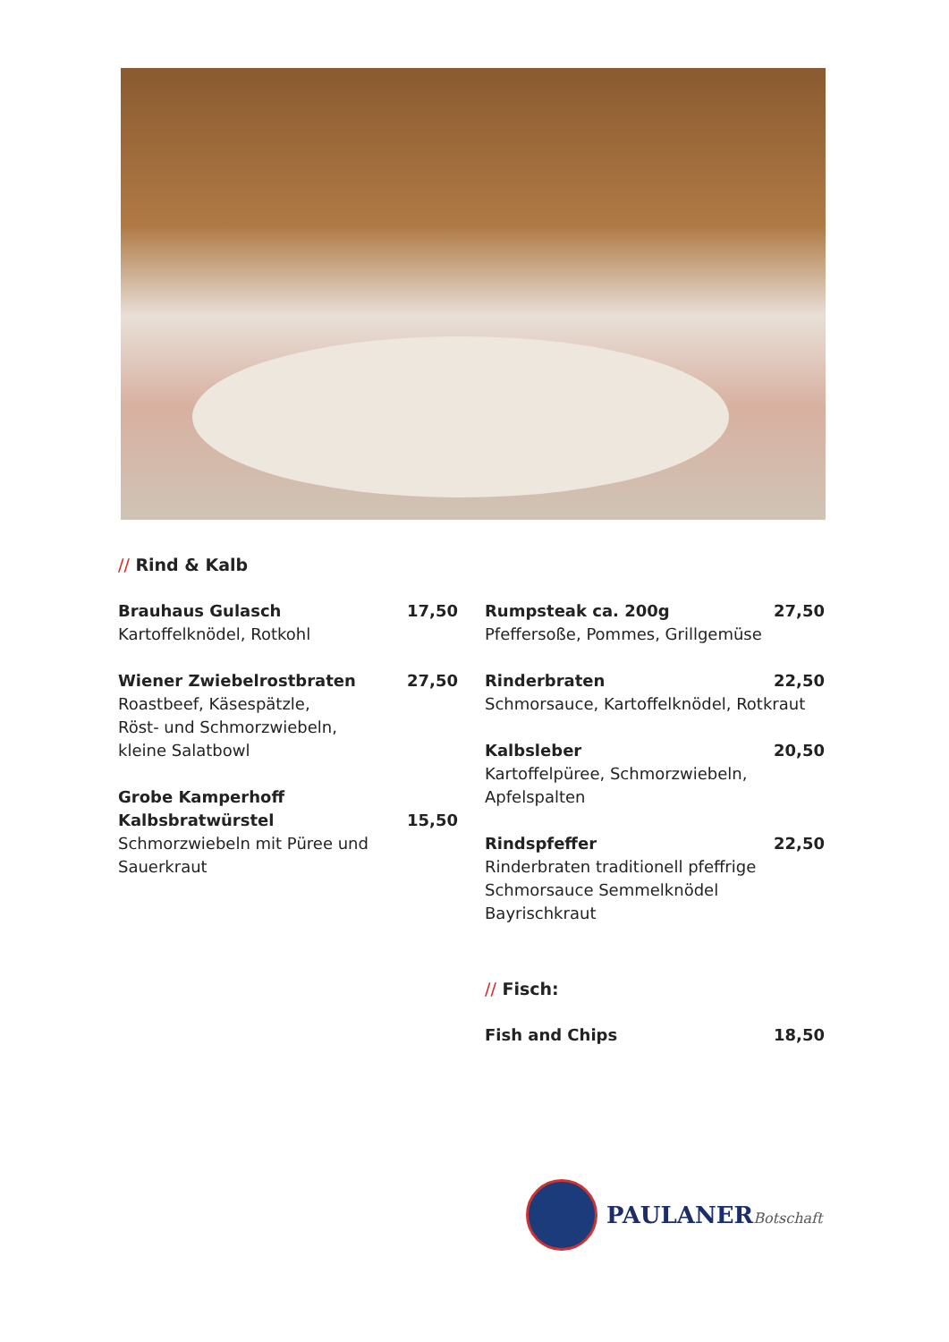// Rind & Kalb
Brauhaus Gulasch 17,50
Kartoffelknödel, Rotkohl
Wiener Zwiebelrostbraten 27,50
Roastbeef, Käsespätzle,
Röst- und Schmorzwiebeln,
kleine Salatbowl
Grobe Kamperhoff
Kalbsbratwürstel
15,50
Schmorzwiebeln mit Püree und
Sauerkraut
Rumpsteak ca. 200g 27,50
Pfeffersoße, Pommes, Grillgemüse
Rinderbraten 22,50
Schmorsauce, Kartoffelknödel, Rotkraut
Kalbsleber 20,50
Kartoffelpüree, Schmorzwiebeln,
Apfelspalten
Rindspfeffer 22,50
Rinderbraten traditionell pfeffrige
Schmorsauce Semmelknödel
Bayrischkraut
// Fisch:
Fish and Chips 18,50
PAULANERBotschaft